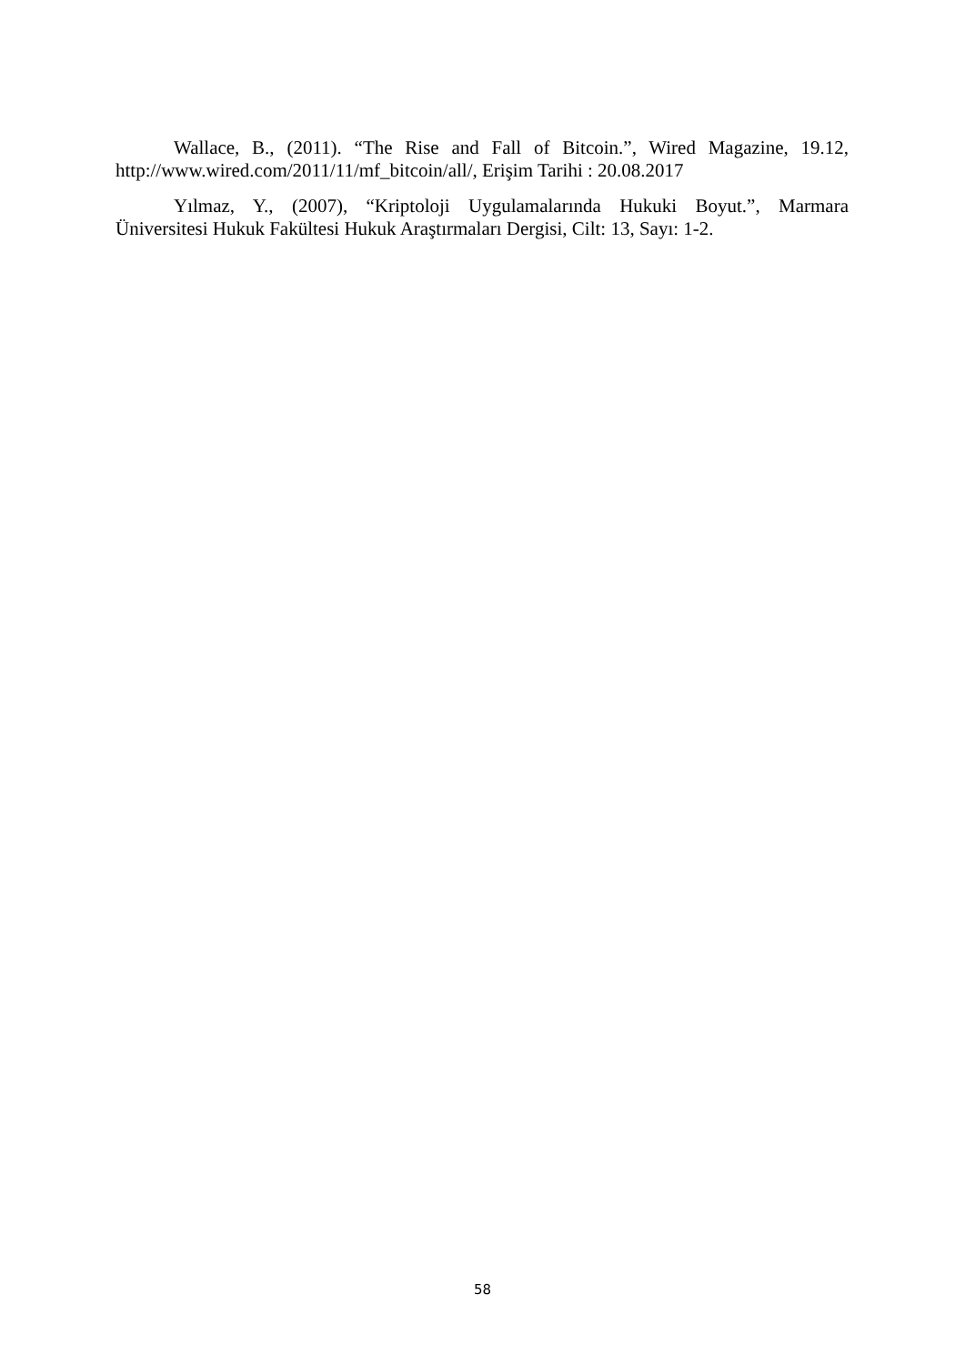Wallace, B., (2011). “The Rise and Fall of Bitcoin.”, Wired Magazine, 19.12, http://www.wired.com/2011/11/mf_bitcoin/all/, Erişim Tarihi : 20.08.2017
Yılmaz, Y., (2007), “Kriptoloji Uygulamalarında Hukuki Boyut.”, Marmara Üniversitesi Hukuk Fakültesi Hukuk Araştırmaları Dergisi, Cilt: 13, Sayı: 1-2.
58